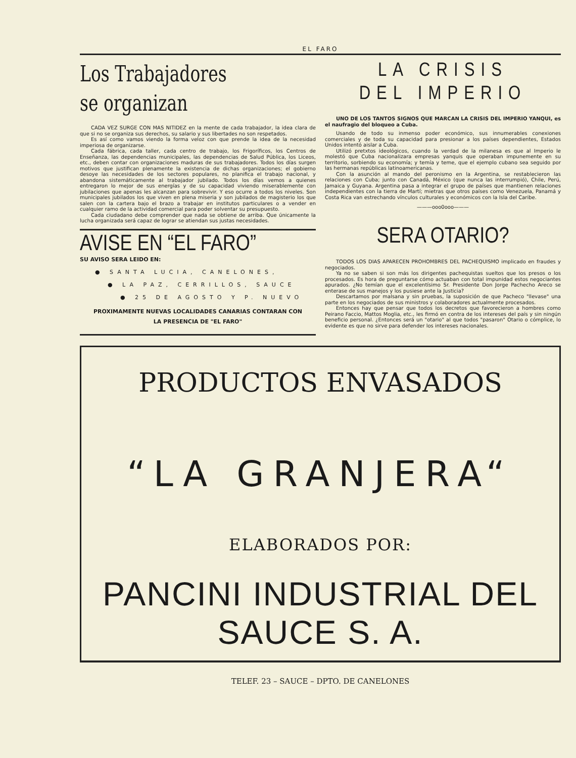EL FARO
Los Trabajadores
se organizan
CADA VEZ SURGE CON MAS NITIDEZ en la mente de cada trabajador, la idea clara de que si no se organiza sus derechos, su salario y sus libertades no son respetados.
Es así como vamos viendo la forma veloz con que prende la idea de la necesidad imperiosa de organizarse.
Cada fábrica, cada taller, cada centro de trabajo, los Frigoríficos, los Centros de Enseñanza, las dependencias municipales, las dependencias de Salud Pública, los Liceos, etc., deben contar con organizaciones maduras de sus trabajadores. Todos los días surgen motivos que justifican plenamente la existencia de dichas organizaciones; el gobierno desoye las necesidades de los sectores populares, no planifica el trabajo nacional, y abandona sistemáticamente al trabajador jubilado. Todos los días vemos a quienes entregaron lo mejor de sus energías y de su capacidad viviendo miserablemente con jubilaciones que apenas les alcanzan para sobrevivir. Y eso ocurre a todos los niveles. Son municipales jubilados los que viven en plena miseria y son jubilados de magisterio los que salen con la cartera bajo el brazo a trabajar en institutos particulares o a vender en cualquier ramo de la actividad comercial para poder solventar su presupuesto.
Cada ciudadano debe comprender que nada se obtiene de arriba. Que únicamente la lucha organizada será capaz de lograr se atiendan sus justas necesidades.
AVISE EN “EL FARO”
SU AVISO SERA LEIDO EN:
● SANTA LUCIA, CANELONES,
● LA PAZ, CERRILLOS, SAUCE
● 25 DE AGOSTO Y P. NUEVO
PROXIMAMENTE NUEVAS LOCALIDADES CANARIAS CONTARAN CON
LA PRESENCIA DE "EL FARO"
LA CRISIS
DEL IMPERIO
UNO DE LOS TANTOS SIGNOS QUE MARCAN LA CRISIS DEL IMPERIO YANQUI, es el naufragio del bloqueo a Cuba.
Usando de todo su inmenso poder económico, sus innumerables conexiones comerciales y de toda su capacidad para presionar a los países dependientes, Estados Unidos intentó aislar a Cuba.
Utilizó pretxtos ideológicos, cuando la verdad de la milanesa es que al Imperio le molestó que Cuba nacionalizara empresas yanquis que operaban impunemente en su territorio, sorbiendo su economía; y temía y teme, que el ejemplo cubano sea seguido por las hermanas repúblicas latinoamericanas.
Con la asunción al mando del peronismo en la Argentina, se restablecieron las relaciones con Cuba; junto con Canadá, México (que nunca las interrumpió), Chile, Perú, Jamaica y Guyana. Argentina pasa a integrar el grupo de países que mantienen relaciones independientes con la tierra de Martí; mietras que otros países como Venezuela, Panamá y Costa Rica van estrechando vínculos culturales y económicos con la Isla del Caribe.
———ooo0ooo———
SERA OTARIO?
TODOS LOS DIAS APARECEN PROHOMBRES DEL PACHEQUISMO implicado en fraudes y negociados.
Ya no se saben si son más los dirigentes pachequistas sueltos que los presos o los procesados. Es hora de preguntarse cómo actuaban con total impunidad estos negociantes apurados. ¿No temían que el excelentísimo Sr. Presidente Don Jorge Pachecho Areco se enterase de sus manejos y los pusiese ante la Justicia?
Descartamos por malsana y sin pruebas, la suposición de que Pacheco "llevase" una parte en los negociados de sus ministros y colaboradores actualmente procesados.
Entonces hay que pensar que todos los decretos que favorecieron a hombres como Peirano Faccio, Mattos Moglia, etc., les firmó en contra de los intereses del país y sin ningún beneficio personal. ¿Entonces será un "otario" al que todos "pasaron" Otario o cómplice, lo evidente es que no sirve para defender los intereses nacionales.
PRODUCTOS ENVASADOS
“LA GRANJERA“
ELABORADOS POR:
PANCINI INDUSTRIAL DEL SAUCE S. A.
TELEF. 23 – SAUCE – DPTO. DE CANELONES